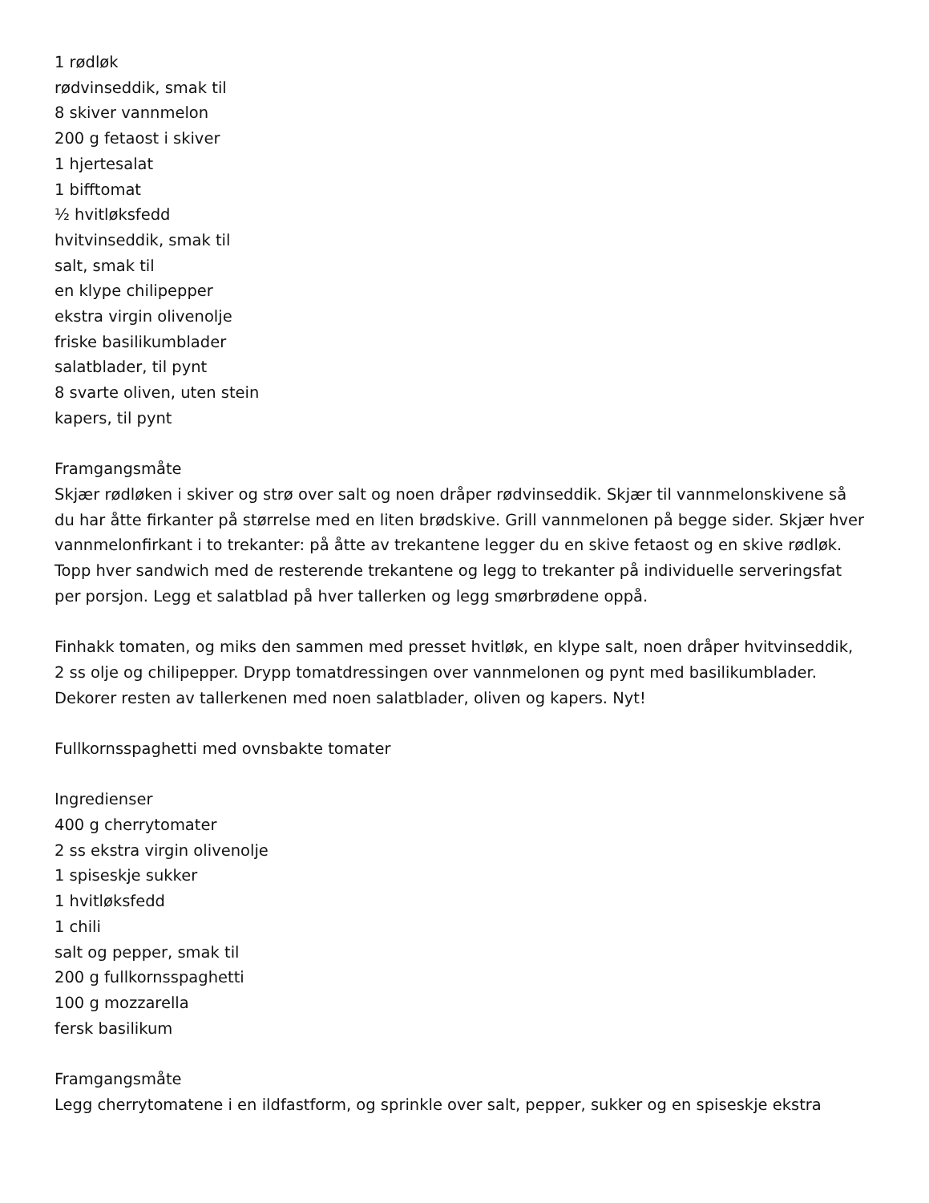1 rødløk
rødvinseddik, smak til
8 skiver vannmelon
200 g fetaost i skiver
1 hjertesalat
1 bifftomat
½ hvitløksfedd
hvitvinseddik, smak til
salt, smak til
en klype chilipepper
ekstra virgin olivenolje
friske basilikumblader
salatblader, til pynt
8 svarte oliven, uten stein
kapers, til pynt
Framgangsmåte
Skjær rødløken i skiver og strø over salt og noen dråper rødvinseddik. Skjær til vannmelonskivene så du har åtte firkanter på størrelse med en liten brødskive. Grill vannmelonen på begge sider. Skjær hver vannmelonfirkant i to trekanter: på åtte av trekantene legger du en skive fetaost og en skive rødløk. Topp hver sandwich med de resterende trekantene og legg to trekanter på individuelle serveringsfat per porsjon. Legg et salatblad på hver tallerken og legg smørbrødene oppå.
Finhakk tomaten, og miks den sammen med presset hvitløk, en klype salt, noen dråper hvitvinseddik, 2 ss olje og chilipepper. Drypp tomatdressingen over vannmelonen og pynt med basilikumblader. Dekorer resten av tallerkenen med noen salatblader, oliven og kapers. Nyt!
Fullkornsspaghetti med ovnsbakte tomater
Ingredienser
400 g cherrytomater
2 ss ekstra virgin olivenolje
1 spiseskje sukker
1 hvitløksfedd
1 chili
salt og pepper, smak til
200 g fullkornsspaghetti
100 g mozzarella
fersk basilikum
Framgangsmåte
Legg cherrytomatene i en ildfastform, og sprinkle over salt, pepper, sukker og en spiseskje ekstra